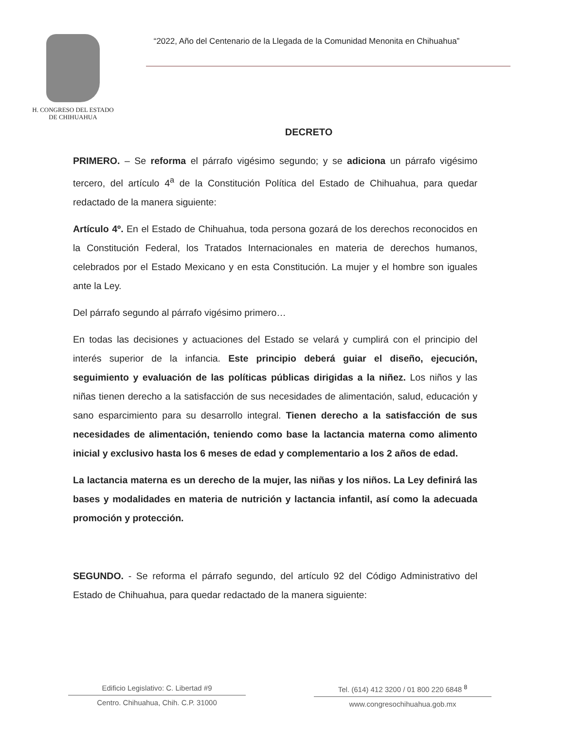H. CONGRESO DEL ESTADO
DE CHIHUAHUA
“2022, Año del Centenario de la Llegada de la Comunidad Menonita en Chihuahua”
DECRETO
PRIMERO. – Se reforma el párrafo vigésimo segundo; y se adiciona un párrafo vigésimo tercero, del artículo 4<sup>a</sup> de la Constitución Política del Estado de Chihuahua, para quedar redactado de la manera siguiente:
Artículo 4º. En el Estado de Chihuahua, toda persona gozará de los derechos reconocidos en la Constitución Federal, los Tratados Internacionales en materia de derechos humanos, celebrados por el Estado Mexicano y en esta Constitución. La mujer y el hombre son iguales ante la Ley.
Del párrafo segundo al párrafo vigésimo primero…
En todas las decisiones y actuaciones del Estado se velará y cumplirá con el principio del interés superior de la infancia. Este principio deberá guiar el diseño, ejecución, seguimiento y evaluación de las políticas públicas dirigidas a la niñez. Los niños y las niñas tienen derecho a la satisfacción de sus necesidades de alimentación, salud, educación y sano esparcimiento para su desarrollo integral. Tienen derecho a la satisfacción de sus necesidades de alimentación, teniendo como base la lactancia materna como alimento inicial y exclusivo hasta los 6 meses de edad y complementario a los 2 años de edad.
La lactancia materna es un derecho de la mujer, las niñas y los niños. La Ley definirá las bases y modalidades en materia de nutrición y lactancia infantil, así como la adecuada promoción y protección.
SEGUNDO. - Se reforma el párrafo segundo, del artículo 92 del Código Administrativo del Estado de Chihuahua, para quedar redactado de la manera siguiente:
Edificio Legislativo: C. Libertad #9
Centro. Chihuahua, Chih. C.P. 31000
Tel. (614) 412 3200 / 01 800 220 6848 <sup>8</sup>
www.congresochihuahua.gob.mx